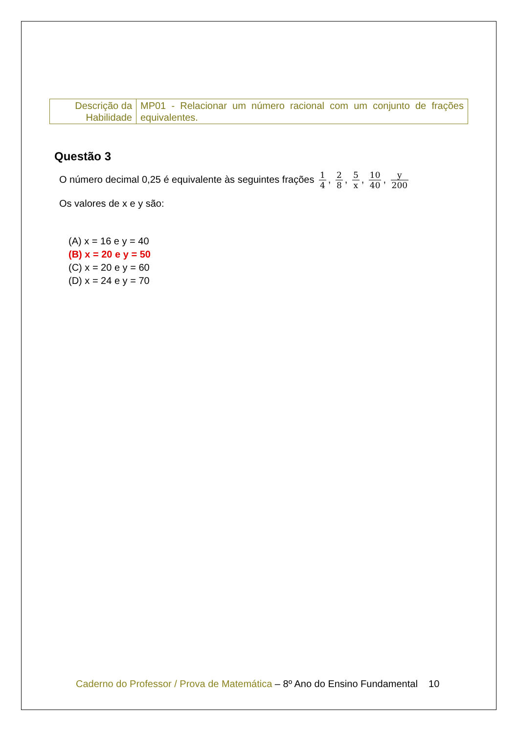| Descrição da Habilidade | MP01 - Relacionar um número racional com um conjunto de frações equivalentes. |
Questão 3
O número decimal 0,25 é equivalente às seguintes frações 1 4, 2 8, 5 x, 10 40, y 200
Os valores de x e y são:
(A) x = 16 e y = 40
(B) x = 20 e y = 50
(C) x = 20 e y = 60
(D) x = 24 e y = 70
Caderno do Professor / Prova de Matemática – 8º Ano do Ensino Fundamental 10